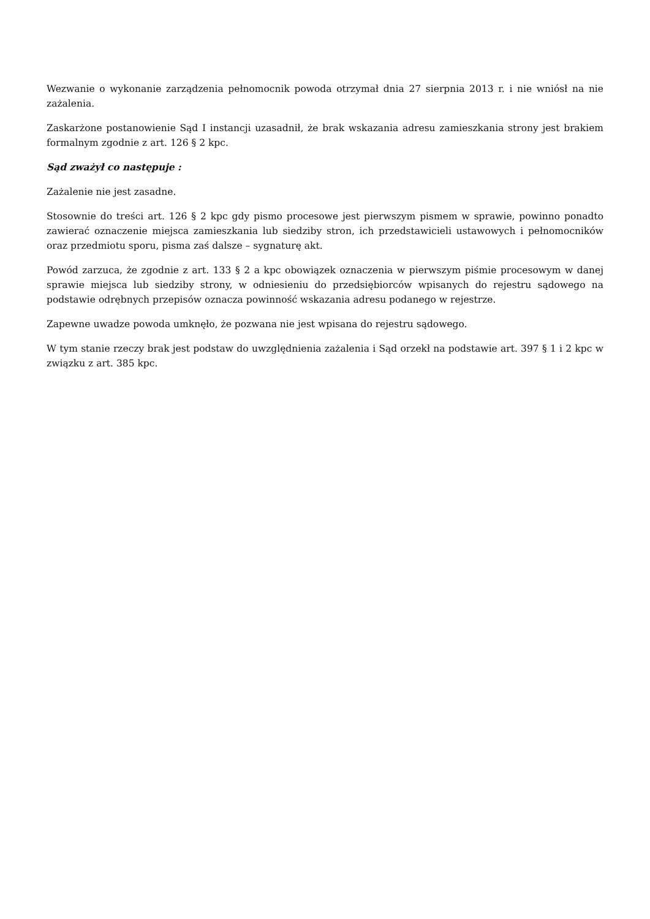Wezwanie o wykonanie zarządzenia pełnomocnik powoda otrzymał dnia 27 sierpnia 2013 r. i nie wniósł na nie zażalenia.
Zaskarżone postanowienie Sąd I instancji uzasadnił, że brak wskazania adresu zamieszkania strony jest brakiem formalnym zgodnie z art. 126 § 2 kpc.
Sąd zważył co następuje :
Zażalenie nie jest zasadne.
Stosownie do treści art. 126 § 2 kpc gdy pismo procesowe jest pierwszym pismem w sprawie, powinno ponadto zawierać oznaczenie miejsca zamieszkania lub siedziby stron, ich przedstawicieli ustawowych i pełnomocników oraz przedmiotu sporu, pisma zaś dalsze – sygnaturę akt.
Powód zarzuca, że zgodnie z art. 133 § 2 a kpc obowiązek oznaczenia w pierwszym piśmie procesowym w danej sprawie miejsca lub siedziby strony, w odniesieniu do przedsiębiorców wpisanych do rejestru sądowego na podstawie odrębnych przepisów oznacza powinność wskazania adresu podanego w rejestrze.
Zapewne uwadze powoda umknęło, że pozwana nie jest wpisana do rejestru sądowego.
W tym stanie rzeczy brak jest podstaw do uwzględnienia zażalenia i Sąd orzekł na podstawie art. 397 § 1 i 2 kpc w związku z art. 385 kpc.